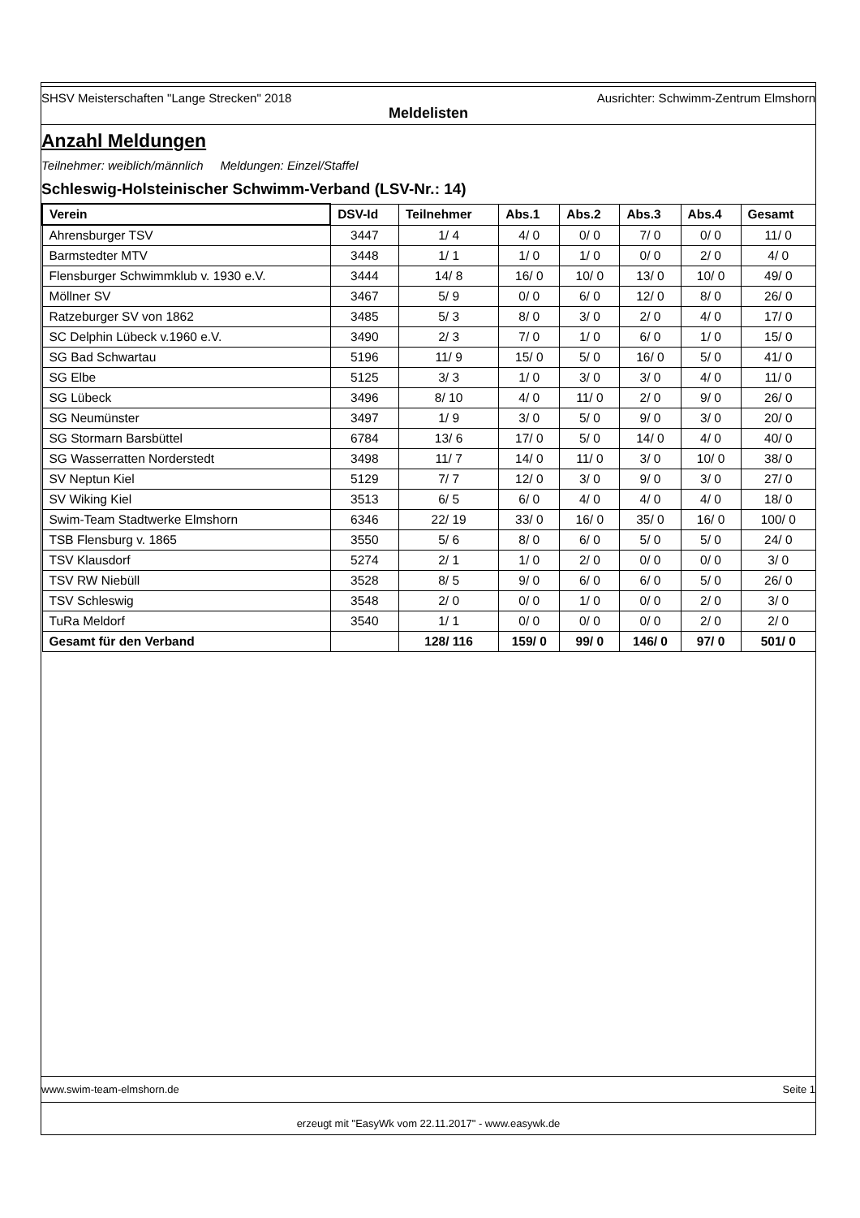SHSV Meisterschaften "Lange Strecken" 2018 Ausrichter: Schwimm-Zentrum Elmshorn
Meldelisten
Anzahl Meldungen
Teilnehmer: weiblich/männlich Meldungen: Einzel/Staffel
Schleswig-Holsteinischer Schwimm-Verband (LSV-Nr.: 14)
| Verein | DSV-Id | Teilnehmer | Abs.1 | Abs.2 | Abs.3 | Abs.4 | Gesamt |
| --- | --- | --- | --- | --- | --- | --- | --- |
| Ahrensburger TSV | 3447 | 1/ 4 | 4/ 0 | 0/ 0 | 7/ 0 | 0/ 0 | 11/ 0 |
| Barmstedter MTV | 3448 | 1/ 1 | 1/ 0 | 1/ 0 | 0/ 0 | 2/ 0 | 4/ 0 |
| Flensburger Schwimmklub v. 1930 e.V. | 3444 | 14/ 8 | 16/ 0 | 10/ 0 | 13/ 0 | 10/ 0 | 49/ 0 |
| Möllner SV | 3467 | 5/ 9 | 0/ 0 | 6/ 0 | 12/ 0 | 8/ 0 | 26/ 0 |
| Ratzeburger SV von 1862 | 3485 | 5/ 3 | 8/ 0 | 3/ 0 | 2/ 0 | 4/ 0 | 17/ 0 |
| SC Delphin Lübeck v.1960 e.V. | 3490 | 2/ 3 | 7/ 0 | 1/ 0 | 6/ 0 | 1/ 0 | 15/ 0 |
| SG Bad Schwartau | 5196 | 11/ 9 | 15/ 0 | 5/ 0 | 16/ 0 | 5/ 0 | 41/ 0 |
| SG Elbe | 5125 | 3/ 3 | 1/ 0 | 3/ 0 | 3/ 0 | 4/ 0 | 11/ 0 |
| SG Lübeck | 3496 | 8/ 10 | 4/ 0 | 11/ 0 | 2/ 0 | 9/ 0 | 26/ 0 |
| SG Neumünster | 3497 | 1/ 9 | 3/ 0 | 5/ 0 | 9/ 0 | 3/ 0 | 20/ 0 |
| SG Stormarn Barsbüttel | 6784 | 13/ 6 | 17/ 0 | 5/ 0 | 14/ 0 | 4/ 0 | 40/ 0 |
| SG Wasserratten Norderstedt | 3498 | 11/ 7 | 14/ 0 | 11/ 0 | 3/ 0 | 10/ 0 | 38/ 0 |
| SV Neptun Kiel | 5129 | 7/ 7 | 12/ 0 | 3/ 0 | 9/ 0 | 3/ 0 | 27/ 0 |
| SV Wiking Kiel | 3513 | 6/ 5 | 6/ 0 | 4/ 0 | 4/ 0 | 4/ 0 | 18/ 0 |
| Swim-Team Stadtwerke Elmshorn | 6346 | 22/ 19 | 33/ 0 | 16/ 0 | 35/ 0 | 16/ 0 | 100/ 0 |
| TSB Flensburg v. 1865 | 3550 | 5/ 6 | 8/ 0 | 6/ 0 | 5/ 0 | 5/ 0 | 24/ 0 |
| TSV Klausdorf | 5274 | 2/ 1 | 1/ 0 | 2/ 0 | 0/ 0 | 0/ 0 | 3/ 0 |
| TSV RW Niebüll | 3528 | 8/ 5 | 9/ 0 | 6/ 0 | 6/ 0 | 5/ 0 | 26/ 0 |
| TSV Schleswig | 3548 | 2/ 0 | 0/ 0 | 1/ 0 | 0/ 0 | 2/ 0 | 3/ 0 |
| TuRa Meldorf | 3540 | 1/ 1 | 0/ 0 | 0/ 0 | 0/ 0 | 2/ 0 | 2/ 0 |
| Gesamt für den Verband | | 128/ 116 | 159/ 0 | 99/ 0 | 146/ 0 | 97/ 0 | 501/ 0 |
www.swim-team-elmshorn.de Seite 1
erzeugt mit "EasyWk vom 22.11.2017" - www.easywk.de